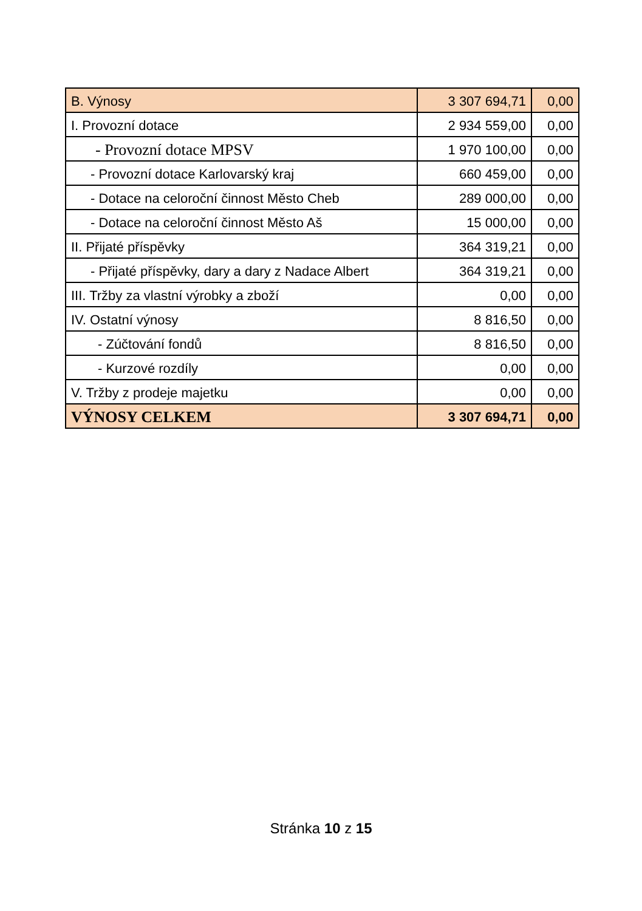| B. Výnosy | 3 307 694,71 | 0,00 |
| I. Provozní dotace | 2 934 559,00 | 0,00 |
| - Provozní dotace MPSV | 1 970 100,00 | 0,00 |
| - Provozní dotace Karlovarský kraj | 660 459,00 | 0,00 |
| - Dotace na celoroční činnost Město Cheb | 289 000,00 | 0,00 |
| - Dotace na celoroční činnost Město Aš | 15 000,00 | 0,00 |
| II. Přijaté příspěvky | 364 319,21 | 0,00 |
| - Přijaté příspěvky, dary a dary z Nadace Albert | 364 319,21 | 0,00 |
| III. Tržby za vlastní výrobky a zboží | 0,00 | 0,00 |
| IV. Ostatní výnosy | 8 816,50 | 0,00 |
| - Zúčtování fondů | 8 816,50 | 0,00 |
| - Kurzové rozdíly | 0,00 | 0,00 |
| V. Tržby z prodeje majetku | 0,00 | 0,00 |
| VÝNOSY CELKEM | 3 307 694,71 | 0,00 |
Stránka 10 z 15